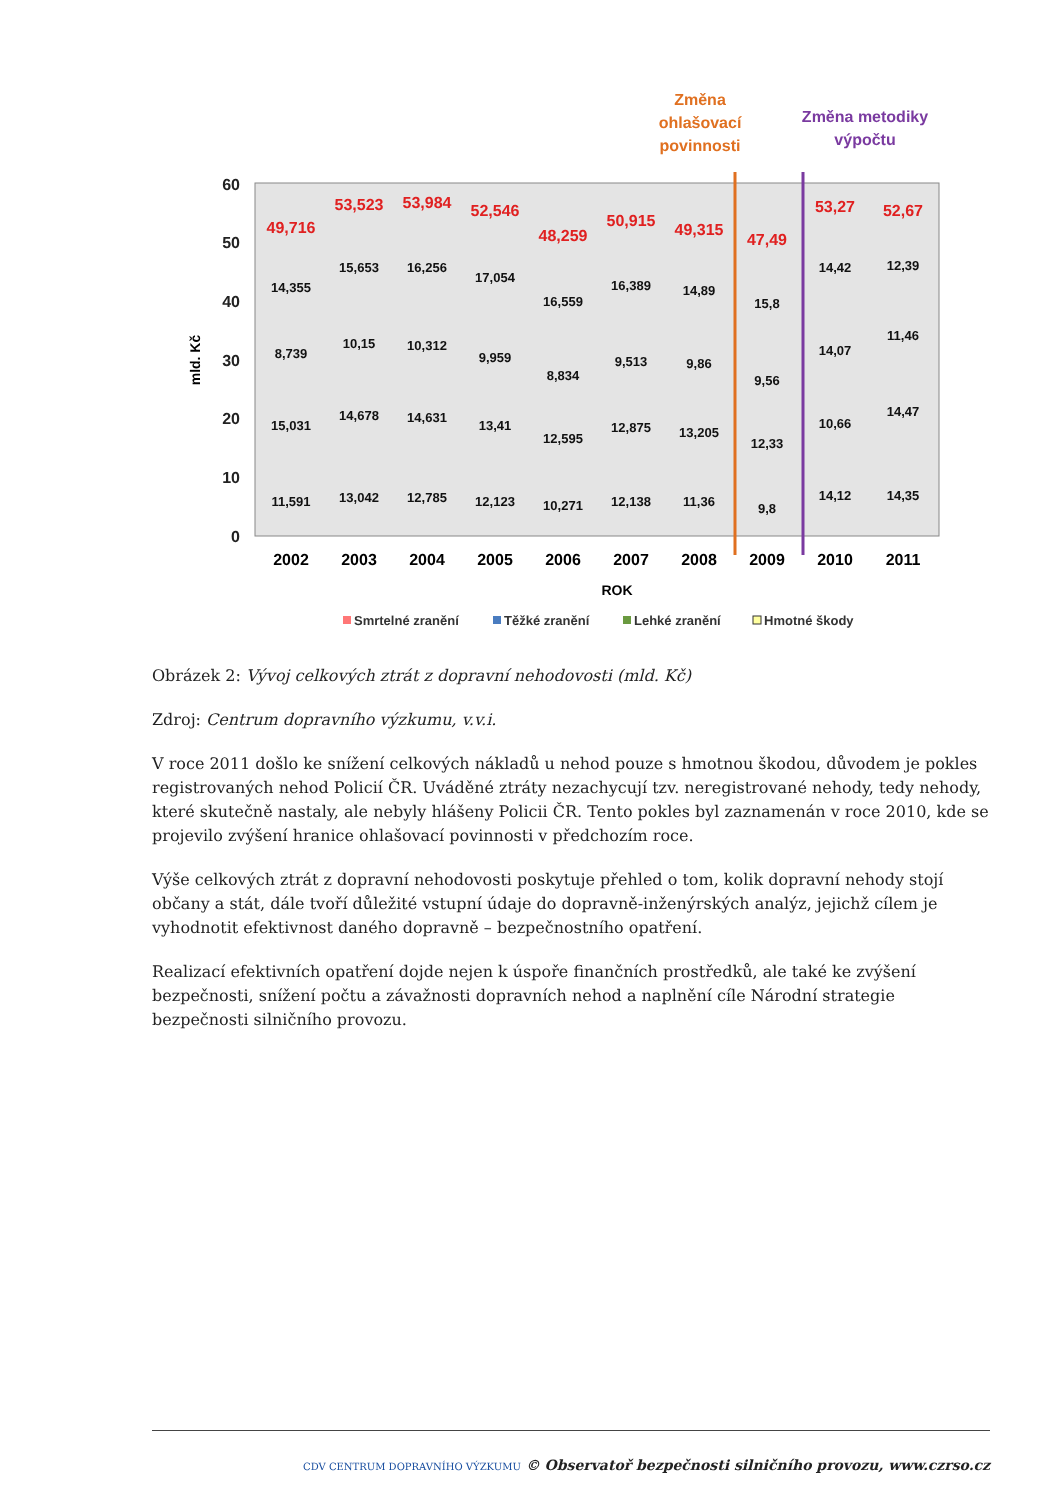Změna
ohlašovací
povinnosti
Změna metodiky
výpočtu
60
50
40
30
20
10
0
mld. Kč
2002
2003
2004
2005
2006
2007
2008
2009
2010
2011
ROK
49,716
53,523
53,984
52,546
48,259
50,915
49,315
47,49
53,27
52,67
14,355
8,739
15,031
11,591
15,653
10,15
14,678
13,042
16,256
10,312
14,631
12,785
17,054
9,959
13,41
12,123
16,559
8,834
12,595
10,271
16,389
9,513
12,875
12,138
14,89
9,86
13,205
11,36
15,8
9,56
12,33
9,8
14,42
14,07
10,66
14,12
12,39
11,46
14,47
14,35
Smrtelné zranění
Těžké zranění
Lehké zranění
Hmotné škody
Obrázek 2: Vývoj celkových ztrát z dopravní nehodovosti (mld. Kč)
Zdroj: Centrum dopravního výzkumu, v.v.i.
V roce 2011 došlo ke snížení celkových nákladů u nehod pouze s hmotnou škodou, důvodem je pokles registrovaných nehod Policií ČR. Uváděné ztráty nezachycují tzv. neregistrované nehody, tedy nehody, které skutečně nastaly, ale nebyly hlášeny Policii ČR. Tento pokles byl zaznamenán v roce 2010, kde se projevilo zvýšení hranice ohlašovací povinnosti v předchozím roce.
Výše celkových ztrát z dopravní nehodovosti poskytuje přehled o tom, kolik dopravní nehody stojí občany a stát, dále tvoří důležité vstupní údaje do dopravně-inženýrských analýz, jejichž cílem je vyhodnotit efektivnost daného dopravně – bezpečnostního opatření.
Realizací efektivních opatření dojde nejen k úspoře finančních prostředků, ale také ke zvýšení bezpečnosti, snížení počtu a závažnosti dopravních nehod a naplnění cíle Národní strategie bezpečnosti silničního provozu.
CDV CENTRUM DOPRAVNÍHO VÝZKUMU © Observatoř bezpečnosti silničního provozu, www.czrso.cz